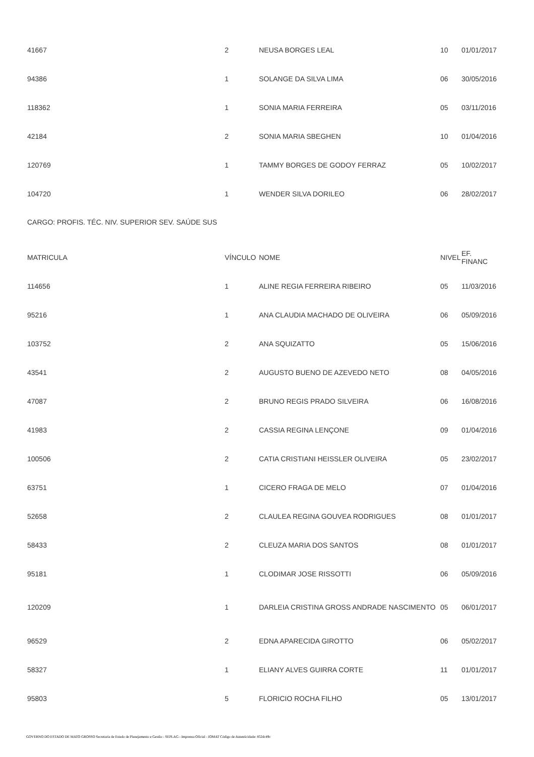| 41667 | 2 | NEUSA BORGES LEAL | 10 | 01/01/2017 |
| 94386 | 1 | SOLANGE DA SILVA LIMA | 06 | 30/05/2016 |
| 118362 | 1 | SONIA MARIA FERREIRA | 05 | 03/11/2016 |
| 42184 | 2 | SONIA MARIA SBEGHEN | 10 | 01/04/2016 |
| 120769 | 1 | TAMMY BORGES DE GODOY FERRAZ | 05 | 10/02/2017 |
| 104720 | 1 | WENDER SILVA DORILEO | 06 | 28/02/2017 |
CARGO: PROFIS. TÉC. NIV. SUPERIOR SEV. SAÚDE SUS
| MATRICULA | VÍNCULO | NOME | NIVEL | EF. FINANC |
| --- | --- | --- | --- | --- |
| 114656 | 1 | ALINE REGIA FERREIRA RIBEIRO | 05 | 11/03/2016 |
| 95216 | 1 | ANA CLAUDIA MACHADO DE OLIVEIRA | 06 | 05/09/2016 |
| 103752 | 2 | ANA SQUIZATTO | 05 | 15/06/2016 |
| 43541 | 2 | AUGUSTO BUENO DE AZEVEDO NETO | 08 | 04/05/2016 |
| 47087 | 2 | BRUNO REGIS PRADO SILVEIRA | 06 | 16/08/2016 |
| 41983 | 2 | CASSIA REGINA LENÇONE | 09 | 01/04/2016 |
| 100506 | 2 | CATIA CRISTIANI HEISSLER OLIVEIRA | 05 | 23/02/2017 |
| 63751 | 1 | CICERO FRAGA DE MELO | 07 | 01/04/2016 |
| 52658 | 2 | CLAULEA REGINA GOUVEA RODRIGUES | 08 | 01/01/2017 |
| 58433 | 2 | CLEUZA MARIA DOS SANTOS | 08 | 01/01/2017 |
| 95181 | 1 | CLODIMAR JOSE RISSOTTI | 06 | 05/09/2016 |
| 120209 | 1 | DARLEIA CRISTINA GROSS ANDRADE NASCIMENTO | 05 | 06/01/2017 |
| 96529 | 2 | EDNA APARECIDA GIROTTO | 06 | 05/02/2017 |
| 58327 | 1 | ELIANY ALVES GUIRRA CORTE | 11 | 01/01/2017 |
| 95803 | 5 | FLORICIO ROCHA FILHO | 05 | 13/01/2017 |
GOVERNO DO ESTADO DE MATO GROSSO Secretaria de Estado de Planejamento e Gestão - SEPLAG - Imprensa Oficial - IOMAT Código de Autenticidade: 852dc49c